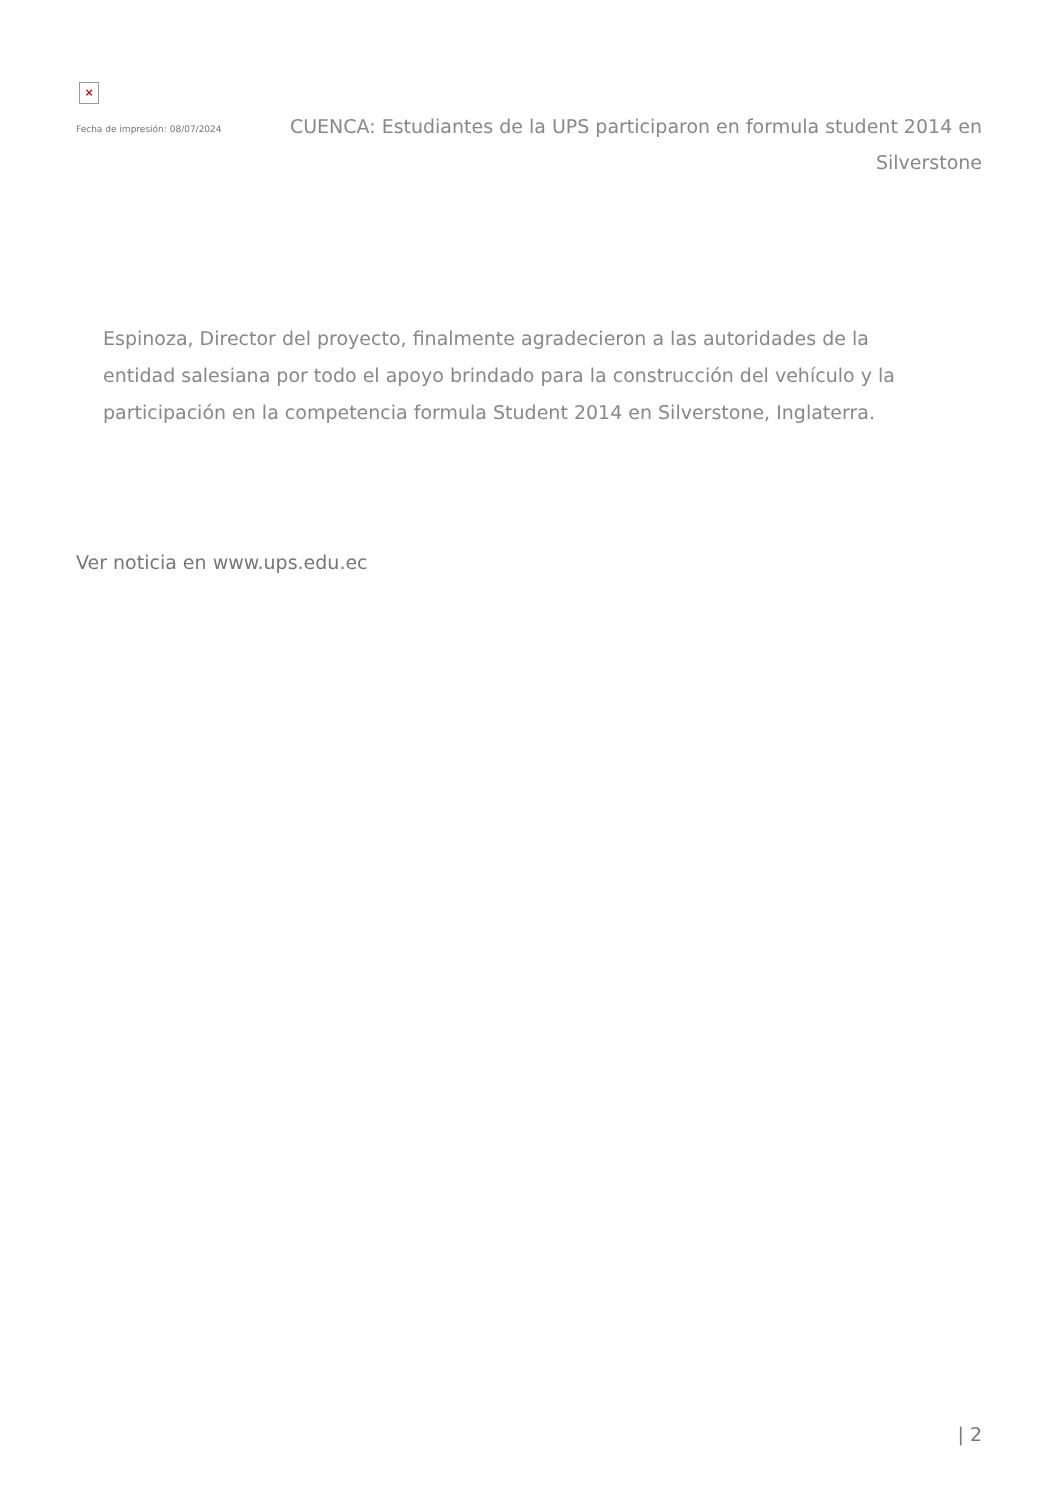×
Fecha de impresión: 08/07/2024
CUENCA: Estudiantes de la UPS participaron en formula student 2014 en Silverstone
Espinoza, Director del proyecto, finalmente agradecieron a las autoridades de la entidad salesiana por todo el apoyo brindado para la construcción del vehículo y la participación en la competencia formula Student 2014 en Silverstone, Inglaterra.
Ver noticia en www.ups.edu.ec
| 2